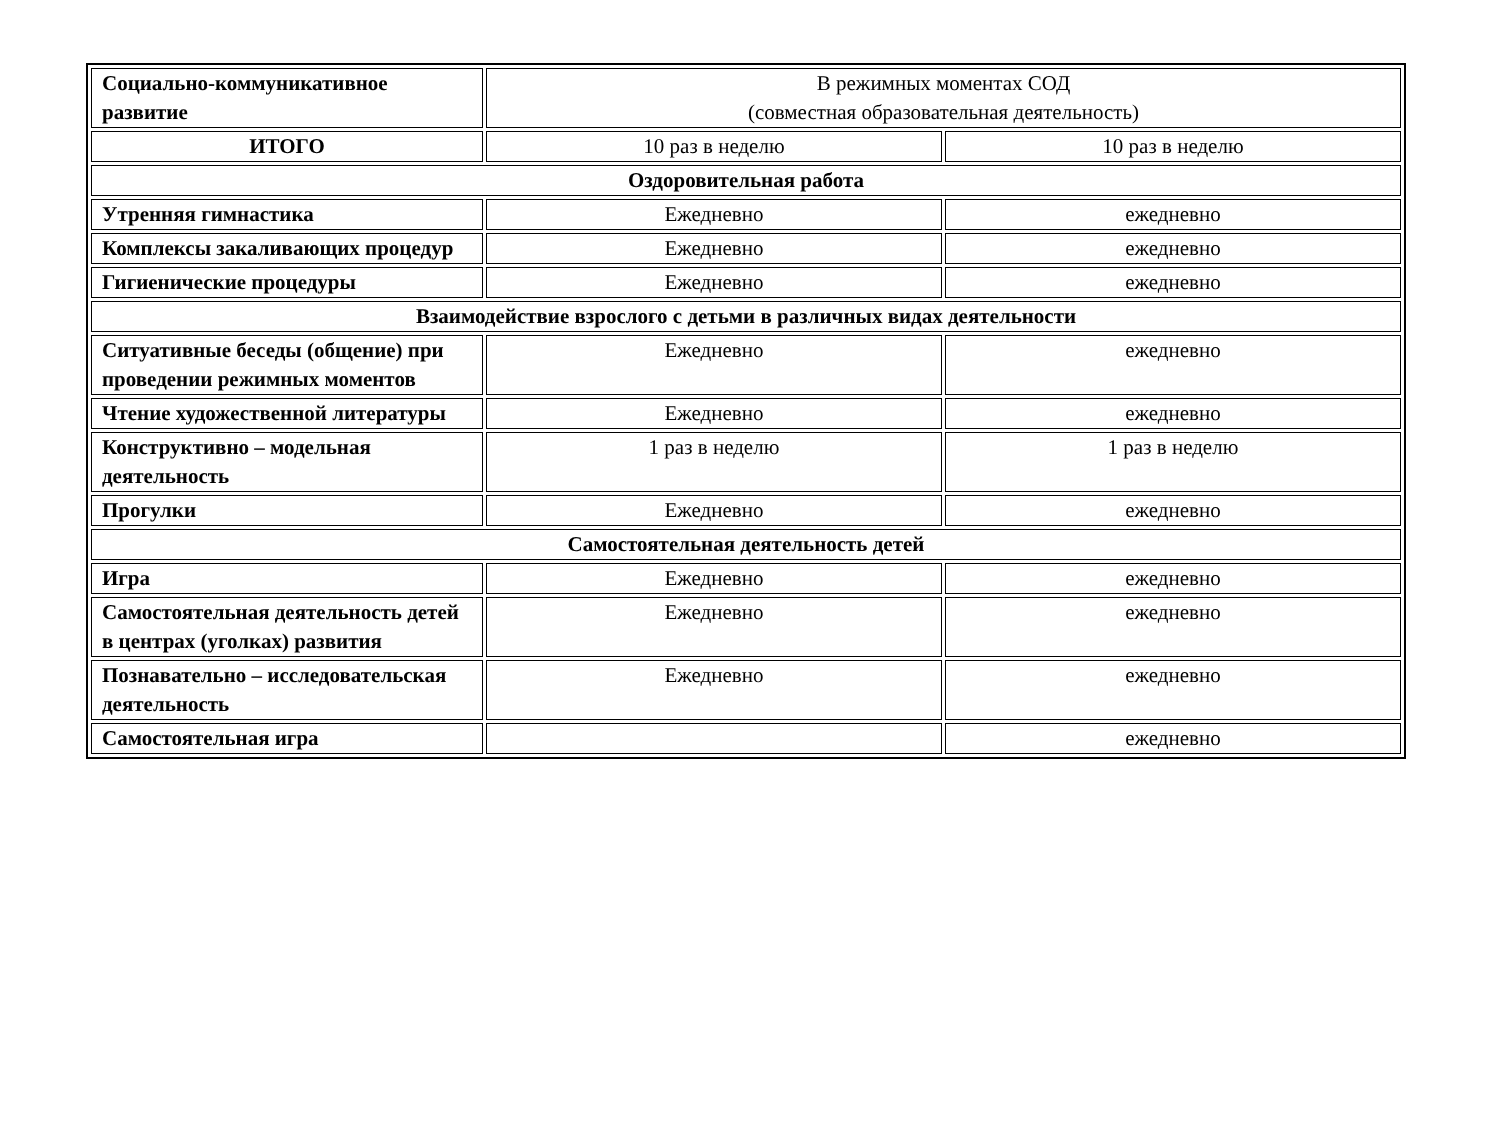| Социально-коммуникативное развитие | В режимных моментах СОД (совместная образовательная деятельность) | |
| ИТОГО | 10 раз в неделю | 10 раз в неделю |
| Оздоровительная работа | | |
| Утренняя гимнастика | Ежедневно | ежедневно |
| Комплексы закаливающих процедур | Ежедневно | ежедневно |
| Гигиенические процедуры | Ежедневно | ежедневно |
| Взаимодействие взрослого с детьми в различных видах деятельности | | |
| Ситуативные беседы (общение) при проведении режимных моментов | Ежедневно | ежедневно |
| Чтение художественной литературы | Ежедневно | ежедневно |
| Конструктивно – модельная деятельность | 1 раз в неделю | 1 раз в неделю |
| Прогулки | Ежедневно | ежедневно |
| Самостоятельная деятельность детей | | |
| Игра | Ежедневно | ежедневно |
| Самостоятельная деятельность детей в центрах (уголках) развития | Ежедневно | ежедневно |
| Познавательно – исследовательская деятельность | Ежедневно | ежедневно |
| Самостоятельная игра | | ежедневно |